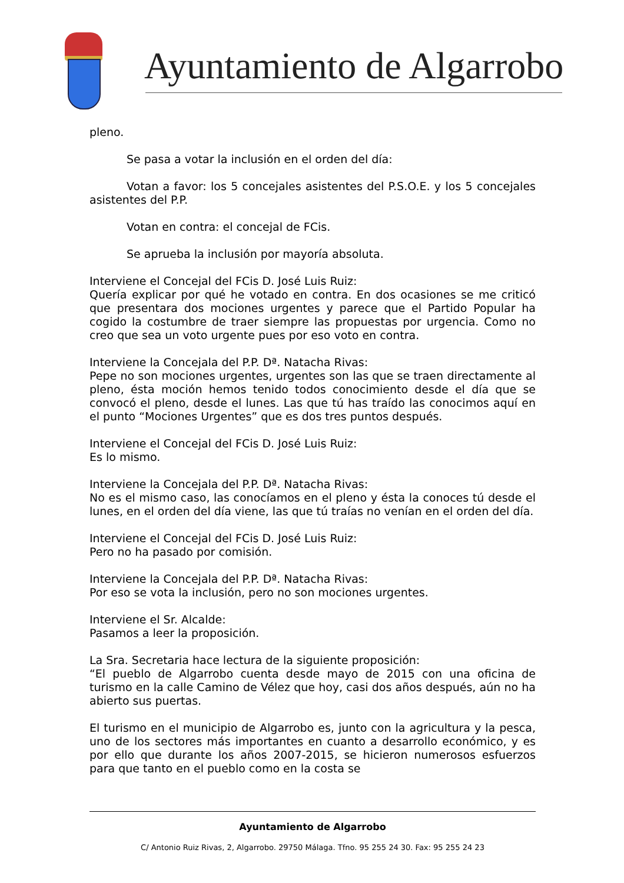Ayuntamiento de Algarrobo
pleno.
Se pasa a votar la inclusión en el orden del día:
Votan a favor: los 5 concejales asistentes del P.S.O.E. y los 5 concejales asistentes del P.P.
Votan en contra: el concejal de FCis.
Se aprueba la inclusión por mayoría absoluta.
Interviene el Concejal del FCis D. José Luis Ruiz:
Quería explicar por qué he votado en contra. En dos ocasiones se me criticó que presentara dos mociones urgentes y parece que el Partido Popular ha cogido la costumbre de traer siempre las propuestas por urgencia. Como no creo que sea un voto urgente pues por eso voto en contra.
Interviene la Concejala del P.P. Dª. Natacha Rivas:
Pepe no son mociones urgentes, urgentes son las que se traen directamente al pleno, ésta moción hemos tenido todos conocimiento desde el día que se convocó el pleno, desde el lunes. Las que tú has traído las conocimos aquí en el punto “Mociones Urgentes” que es dos tres puntos después.
Interviene el Concejal del FCis D. José Luis Ruiz:
Es lo mismo.
Interviene la Concejala del P.P. Dª. Natacha Rivas:
No es el mismo caso, las conocíamos en el pleno y ésta la conoces tú desde el lunes, en el orden del día viene, las que tú traías no venían en el orden del día.
Interviene el Concejal del FCis D. José Luis Ruiz:
Pero no ha pasado por comisión.
Interviene la Concejala del P.P. Dª. Natacha Rivas:
Por eso se vota la inclusión, pero no son mociones urgentes.
Interviene el Sr. Alcalde:
Pasamos a leer la proposición.
La Sra. Secretaria hace lectura de la siguiente proposición:
“El pueblo de Algarrobo cuenta desde mayo de 2015 con una oficina de turismo en la calle Camino de Vélez que hoy, casi dos años después, aún no ha abierto sus puertas.
El turismo en el municipio de Algarrobo es, junto con la agricultura y la pesca, uno de los sectores más importantes en cuanto a desarrollo económico, y es por ello que durante los años 2007-2015, se hicieron numerosos esfuerzos para que tanto en el pueblo como en la costa se
Ayuntamiento de Algarrobo
C/ Antonio Ruiz Rivas, 2, Algarrobo. 29750 Málaga. Tfno. 95 255 24 30. Fax: 95 255 24 23